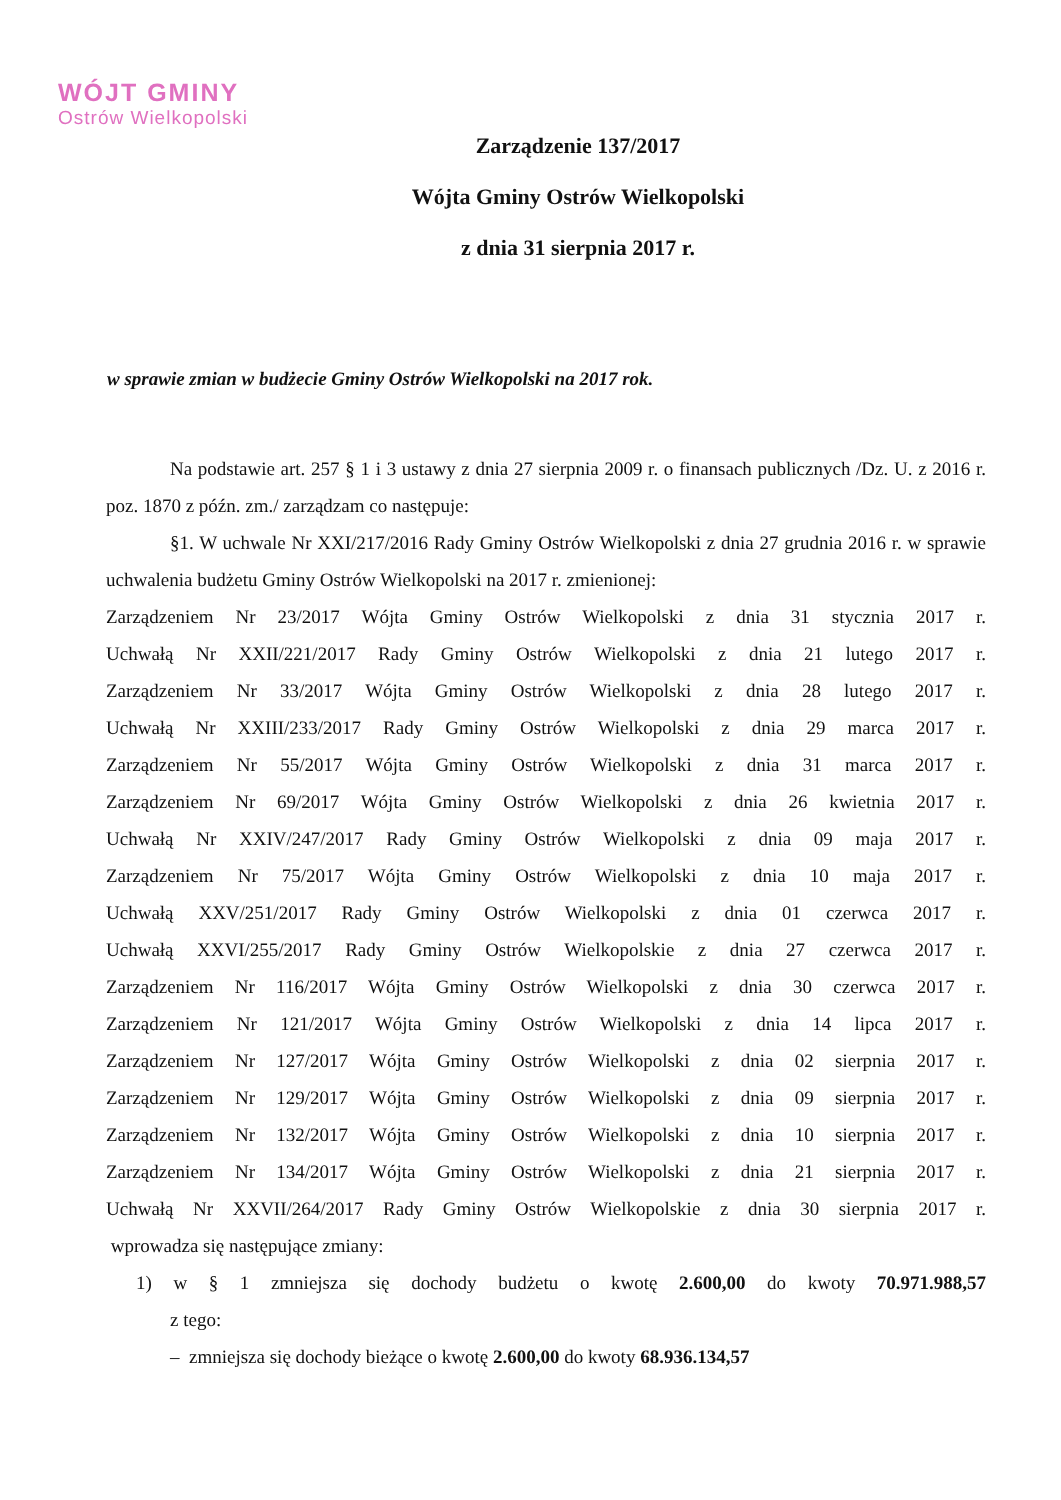WÓJT GMINY
Ostrów Wielkopolski
Zarządzenie 137/2017
Wójta Gminy Ostrów Wielkopolski
z dnia 31 sierpnia 2017 r.
w sprawie zmian w budżecie Gminy Ostrów Wielkopolski na 2017 rok.
Na podstawie art. 257 § 1 i 3 ustawy z dnia 27 sierpnia 2009 r. o finansach publicznych /Dz. U. z 2016 r. poz. 1870 z późn. zm./ zarządzam co następuje:
§1. W uchwale Nr XXI/217/2016 Rady Gminy Ostrów Wielkopolski z dnia 27 grudnia 2016 r. w sprawie uchwalenia budżetu Gminy Ostrów Wielkopolski na 2017 r. zmienionej:
Zarządzeniem Nr 23/2017 Wójta Gminy Ostrów Wielkopolski z dnia 31 stycznia 2017 r.
Uchwałą Nr XXII/221/2017 Rady Gminy Ostrów Wielkopolski z dnia 21 lutego 2017 r.
Zarządzeniem Nr 33/2017 Wójta Gminy Ostrów Wielkopolski z dnia 28 lutego 2017 r.
Uchwałą Nr XXIII/233/2017 Rady Gminy Ostrów Wielkopolski z dnia 29 marca 2017 r.
Zarządzeniem Nr 55/2017 Wójta Gminy Ostrów Wielkopolski z dnia 31 marca 2017 r.
Zarządzeniem Nr 69/2017 Wójta Gminy Ostrów Wielkopolski z dnia 26 kwietnia 2017 r.
Uchwałą Nr XXIV/247/2017 Rady Gminy Ostrów Wielkopolski z dnia 09 maja 2017 r.
Zarządzeniem Nr 75/2017 Wójta Gminy Ostrów Wielkopolski z dnia 10 maja 2017 r.
Uchwałą XXV/251/2017 Rady Gminy Ostrów Wielkopolski z dnia 01 czerwca 2017 r.
Uchwałą XXVI/255/2017 Rady Gminy Ostrów Wielkopolskie z dnia 27 czerwca 2017 r.
Zarządzeniem Nr 116/2017 Wójta Gminy Ostrów Wielkopolski z dnia 30 czerwca 2017 r.
Zarządzeniem Nr 121/2017 Wójta Gminy Ostrów Wielkopolski z dnia 14 lipca 2017 r.
Zarządzeniem Nr 127/2017 Wójta Gminy Ostrów Wielkopolski z dnia 02 sierpnia 2017 r.
Zarządzeniem Nr 129/2017 Wójta Gminy Ostrów Wielkopolski z dnia 09 sierpnia 2017 r.
Zarządzeniem Nr 132/2017 Wójta Gminy Ostrów Wielkopolski z dnia 10 sierpnia 2017 r.
Zarządzeniem Nr 134/2017 Wójta Gminy Ostrów Wielkopolski z dnia 21 sierpnia 2017 r.
Uchwałą Nr XXVII/264/2017 Rady Gminy Ostrów Wielkopolskie z dnia 30 sierpnia 2017 r.
wprowadza się następujące zmiany:
1) w § 1 zmniejsza się dochody budżetu o kwotę 2.600,00 do kwoty 70.971.988,57
z tego:
– zmniejsza się dochody bieżące o kwotę 2.600,00 do kwoty 68.936.134,57